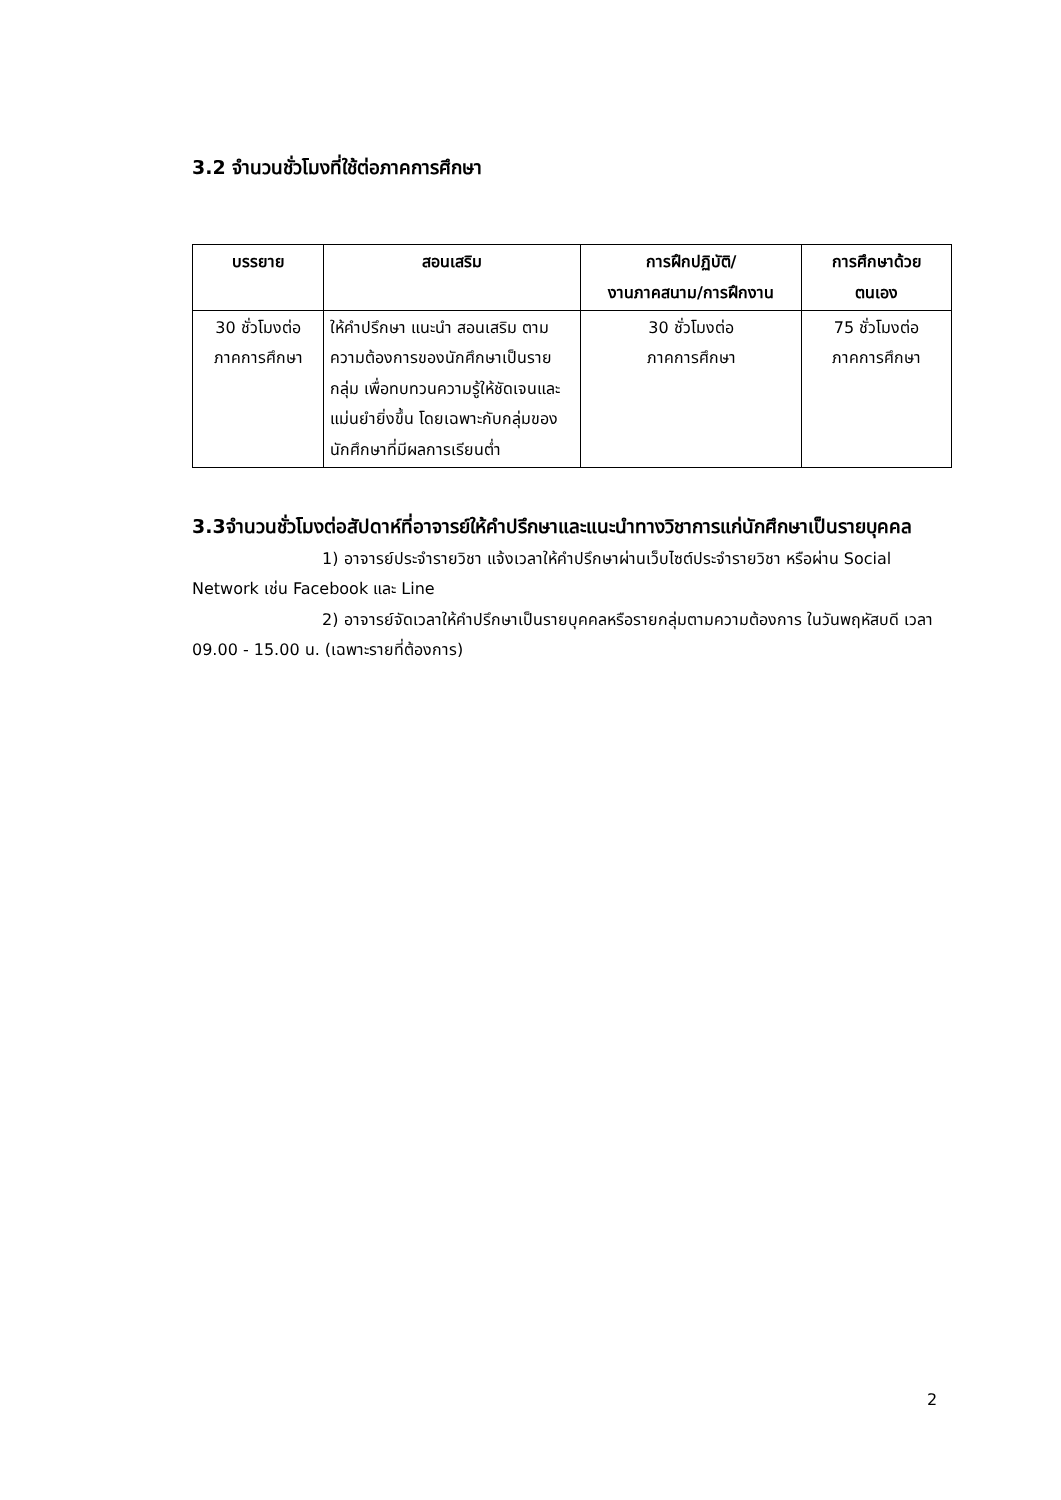3.2 จำนวนชั่วโมงที่ใช้ต่อภาคการศึกษา
| บรรยาย | สอนเสริม | การฝึกปฏิบัติ/ งานภาคสนาม/การฝึกงาน | การศึกษาด้วย ตนเอง |
| --- | --- | --- | --- |
| 30 ชั่วโมงต่อ ภาคการศึกษา | ให้คำปรึกษา แนะนำ สอนเสริม ตามความต้องการของนักศึกษาเป็นรายกลุ่ม เพื่อทบทวนความรู้ให้ชัดเจนและแม่นยำยิ่งขึ้น โดยเฉพาะกับกลุ่มของนักศึกษาที่มีผลการเรียนต่ำ | 30 ชั่วโมงต่อ ภาคการศึกษา | 75 ชั่วโมงต่อ ภาคการศึกษา |
3.3จำนวนชั่วโมงต่อสัปดาห์ที่อาจารย์ให้คำปรึกษาและแนะนำทางวิชาการแก่นักศึกษาเป็นรายบุคคล
1) อาจารย์ประจำรายวิชา แจ้งเวลาให้คำปรึกษาผ่านเว็บไซต์ประจำรายวิชา หรือผ่าน Social Network เช่น Facebook และ Line
2) อาจารย์จัดเวลาให้คำปรึกษาเป็นรายบุคคลหรือรายกลุ่มตามความต้องการ ในวันพฤหัสบดี เวลา 09.00 - 15.00 น. (เฉพาะรายที่ต้องการ)
2